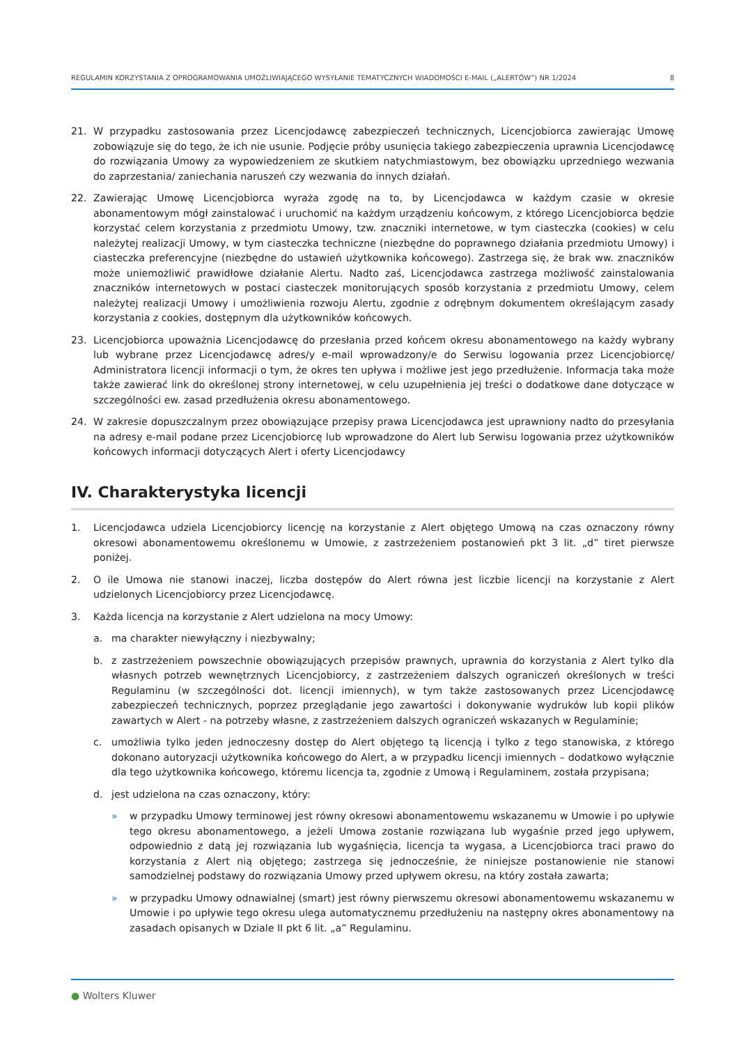REGULAMIN KORZYSTANIA Z OPROGRAMOWANIA UMOŻLIWIAJĄCEGO WYSYŁANIE TEMATYCZNYCH WIADOMOŚCI E-MAIL („ALERTÓW”) NR 1/2024 8
21. W przypadku zastosowania przez Licencjodawcę zabezpieczeń technicznych, Licencjobiorca zawierając Umowę zobowiązuje się do tego, że ich nie usunie. Podjęcie próby usunięcia takiego zabezpieczenia uprawnia Licencjodawcę do rozwiązania Umowy za wypowiedzeniem ze skutkiem natychmiastowym, bez obowiązku uprzedniego wezwania do zaprzestania/ zaniechania naruszeń czy wezwania do innych działań.
22. Zawierając Umowę Licencjobiorca wyraża zgodę na to, by Licencjodawca w każdym czasie w okresie abonamentowym mógł zainstalować i uruchomić na każdym urządzeniu końcowym, z którego Licencjobiorca będzie korzystać celem korzystania z przedmiotu Umowy, tzw. znaczniki internetowe, w tym ciasteczka (cookies) w celu należytej realizacji Umowy, w tym ciasteczka techniczne (niezbędne do poprawnego działania przedmiotu Umowy) i ciasteczka preferencyjne (niezbędne do ustawień użytkownika końcowego). Zastrzega się, że brak ww. znaczników może uniemożliwić prawidłowe działanie Alertu. Nadto zaś, Licencjodawca zastrzega możliwość zainstalowania znaczników internetowych w postaci ciasteczek monitorujących sposób korzystania z przedmiotu Umowy, celem należytej realizacji Umowy i umożliwienia rozwoju Alertu, zgodnie z odrębnym dokumentem określającym zasady korzystania z cookies, dostępnym dla użytkowników końcowych.
23. Licencjobiorca upoważnia Licencjodawcę do przesłania przed końcem okresu abonamentowego na każdy wybrany lub wybrane przez Licencjodawcę adres/y e-mail wprowadzony/e do Serwisu logowania przez Licencjobiorcę/ Administratora licencji informacji o tym, że okres ten upływa i możliwe jest jego przedłużenie. Informacja taka może także zawierać link do określonej strony internetowej, w celu uzupełnienia jej treści o dodatkowe dane dotyczące w szczególności ew. zasad przedłużenia okresu abonamentowego.
24. W zakresie dopuszczalnym przez obowiązujące przepisy prawa Licencjodawca jest uprawniony nadto do przesyłania na adresy e-mail podane przez Licencjobiorcę lub wprowadzone do Alert lub Serwisu logowania przez użytkowników końcowych informacji dotyczących Alert i oferty Licencjodawcy
IV. Charakterystyka licencji
1. Licencjodawca udziela Licencjobiorcy licencję na korzystanie z Alert objętego Umową na czas oznaczony równy okresowi abonamentowemu określonemu w Umowie, z zastrzeżeniem postanowień pkt 3 lit. „d” tiret pierwsze poniżej.
2. O ile Umowa nie stanowi inaczej, liczba dostępów do Alert równa jest liczbie licencji na korzystanie z Alert udzielonych Licencjobiorcy przez Licencjodawcę.
3. Każda licencja na korzystanie z Alert udzielona na mocy Umowy:
a. ma charakter niewyłączny i niezbywalny;
b. z zastrzeżeniem powszechnie obowiązujących przepisów prawnych, uprawnia do korzystania z Alert tylko dla własnych potrzeb wewnętrznych Licencjobiorcy, z zastrzeżeniem dalszych ograniczeń określonych w treści Regulaminu (w szczególności dot. licencji imiennych), w tym także zastosowanych przez Licencjodawcę zabezpieczeń technicznych, poprzez przeglądanie jego zawartości i dokonywanie wydruków lub kopii plików zawartych w Alert - na potrzeby własne, z zastrzeżeniem dalszych ograniczeń wskazanych w Regulaminie;
c. umożliwia tylko jeden jednoczesny dostęp do Alert objętego tą licencją i tylko z tego stanowiska, z którego dokonano autoryzacji użytkownika końcowego do Alert, a w przypadku licencji imiennych – dodatkowo wyłącznie dla tego użytkownika końcowego, któremu licencja ta, zgodnie z Umową i Regulaminem, została przypisana;
d. jest udzielona na czas oznaczony, który:
» w przypadku Umowy terminowej jest równy okresowi abonamentowemu wskazanemu w Umowie i po upływie tego okresu abonamentowego, a jeżeli Umowa zostanie rozwiązana lub wygaśnie przed jego upływem, odpowiednio z datą jej rozwiązania lub wygaśnięcia, licencja ta wygasa, a Licencjobiorca traci prawo do korzystania z Alert nią objętego; zastrzega się jednocześnie, że niniejsze postanowienie nie stanowi samodzielnej podstawy do rozwiązania Umowy przed upływem okresu, na który została zawarta;
» w przypadku Umowy odnawialnej (smart) jest równy pierwszemu okresowi abonamentowemu wskazanemu w Umowie i po upływie tego okresu ulega automatycznemu przedłużeniu na następny okres abonamentowy na zasadach opisanych w Dziale II pkt 6 lit. „a” Regulaminu.
● Wolters Kluwer